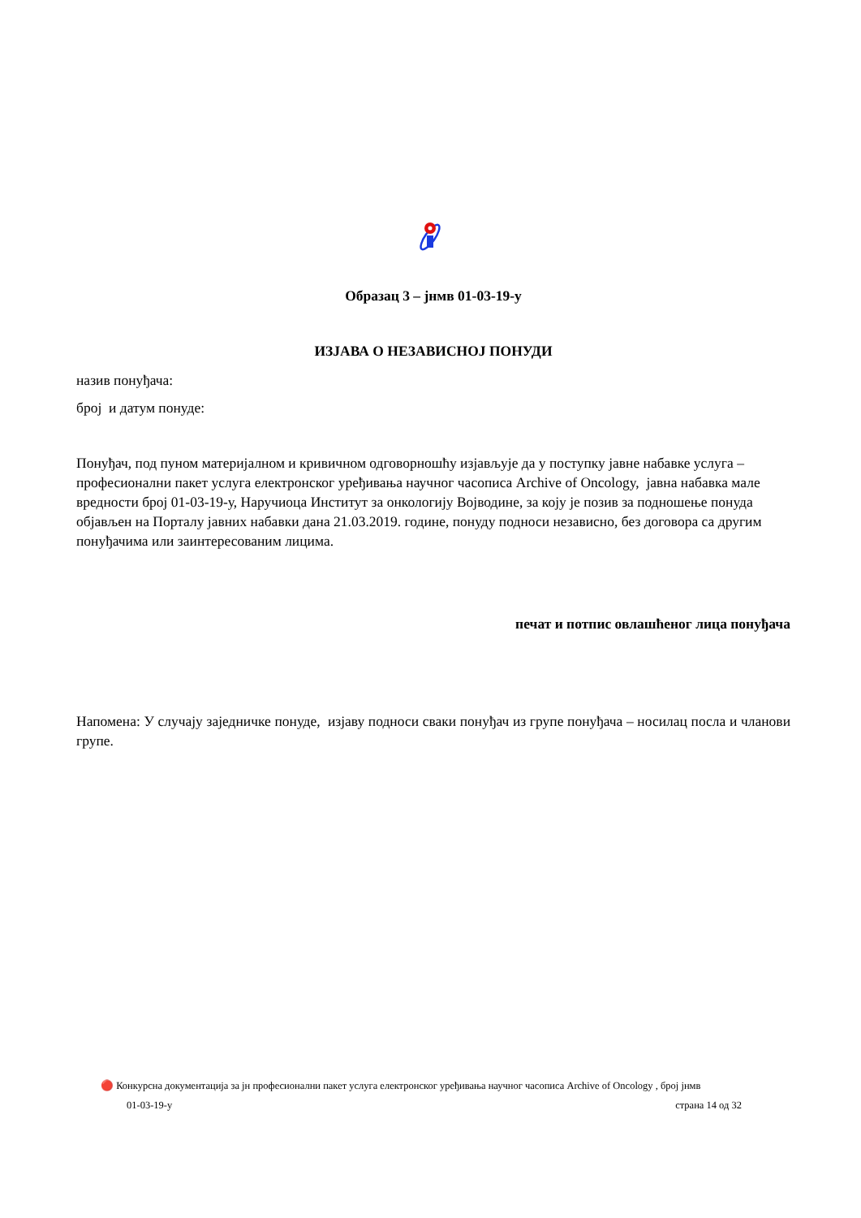Образац 3 – јнмв 01-03-19-у
ИЗЈАВА О НЕЗАВИСНОЈ ПОНУДИ
назив понуђача:
број и датум понуде:
Понуђач, под пуном материјалном и кривичном одговорношћу изјављује да у поступку јавне набавке услуга – професионални пакет услуга електронског уређивања научног часописа Archive of Oncology, јавна набавка мале вредности број 01-03-19-у, Наручиоца Институт за онкологију Војводине, за коју је позив за подношење понуда објављен на Порталу јавних набавки дана 21.03.2019. године, понуду подноси независно, без договора са другим понуђачима или заинтересованим лицима.
печат и потпис овлашћеног лица понуђача
Напомена: У случају заједничке понуде, изјаву подноси сваки понуђач из групе понуђача – носилац посла и чланови групе.
🔴 Конкурсна документација за јн професионални пакет услуга електронског уређивања научног часописа Archive of Oncology , број јнмв
01-03-19-у страна 14 од 32